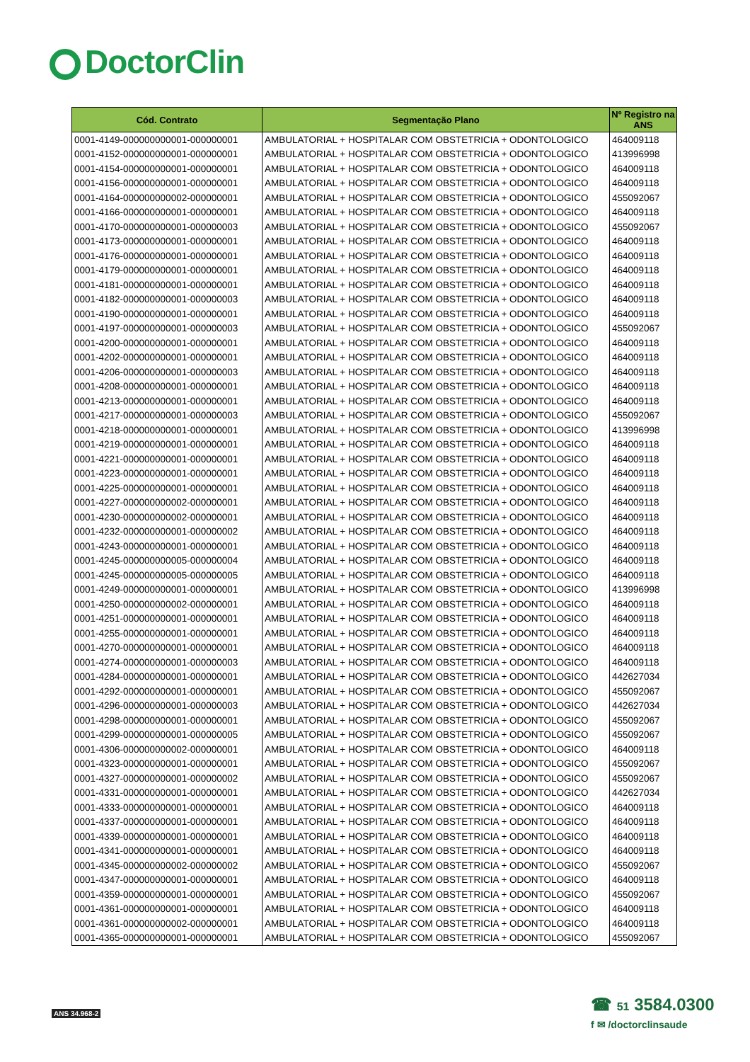DoctorClin
| Cód. Contrato | Segmentação Plano | Nº Registro na ANS |
| --- | --- | --- |
| 0001-4149-000000000001-000000001 | AMBULATORIAL + HOSPITALAR COM OBSTETRICIA + ODONTOLOGICO | 464009118 |
| 0001-4152-000000000001-000000001 | AMBULATORIAL + HOSPITALAR COM OBSTETRICIA + ODONTOLOGICO | 413996998 |
| 0001-4154-000000000001-000000001 | AMBULATORIAL + HOSPITALAR COM OBSTETRICIA + ODONTOLOGICO | 464009118 |
| 0001-4156-000000000001-000000001 | AMBULATORIAL + HOSPITALAR COM OBSTETRICIA + ODONTOLOGICO | 464009118 |
| 0001-4164-000000000002-000000001 | AMBULATORIAL + HOSPITALAR COM OBSTETRICIA + ODONTOLOGICO | 455092067 |
| 0001-4166-000000000001-000000001 | AMBULATORIAL + HOSPITALAR COM OBSTETRICIA + ODONTOLOGICO | 464009118 |
| 0001-4170-000000000001-000000003 | AMBULATORIAL + HOSPITALAR COM OBSTETRICIA + ODONTOLOGICO | 455092067 |
| 0001-4173-000000000001-000000001 | AMBULATORIAL + HOSPITALAR COM OBSTETRICIA + ODONTOLOGICO | 464009118 |
| 0001-4176-000000000001-000000001 | AMBULATORIAL + HOSPITALAR COM OBSTETRICIA + ODONTOLOGICO | 464009118 |
| 0001-4179-000000000001-000000001 | AMBULATORIAL + HOSPITALAR COM OBSTETRICIA + ODONTOLOGICO | 464009118 |
| 0001-4181-000000000001-000000001 | AMBULATORIAL + HOSPITALAR COM OBSTETRICIA + ODONTOLOGICO | 464009118 |
| 0001-4182-000000000001-000000003 | AMBULATORIAL + HOSPITALAR COM OBSTETRICIA + ODONTOLOGICO | 464009118 |
| 0001-4190-000000000001-000000001 | AMBULATORIAL + HOSPITALAR COM OBSTETRICIA + ODONTOLOGICO | 464009118 |
| 0001-4197-000000000001-000000003 | AMBULATORIAL + HOSPITALAR COM OBSTETRICIA + ODONTOLOGICO | 455092067 |
| 0001-4200-000000000001-000000001 | AMBULATORIAL + HOSPITALAR COM OBSTETRICIA + ODONTOLOGICO | 464009118 |
| 0001-4202-000000000001-000000001 | AMBULATORIAL + HOSPITALAR COM OBSTETRICIA + ODONTOLOGICO | 464009118 |
| 0001-4206-000000000001-000000003 | AMBULATORIAL + HOSPITALAR COM OBSTETRICIA + ODONTOLOGICO | 464009118 |
| 0001-4208-000000000001-000000001 | AMBULATORIAL + HOSPITALAR COM OBSTETRICIA + ODONTOLOGICO | 464009118 |
| 0001-4213-000000000001-000000001 | AMBULATORIAL + HOSPITALAR COM OBSTETRICIA + ODONTOLOGICO | 464009118 |
| 0001-4217-000000000001-000000003 | AMBULATORIAL + HOSPITALAR COM OBSTETRICIA + ODONTOLOGICO | 455092067 |
| 0001-4218-000000000001-000000001 | AMBULATORIAL + HOSPITALAR COM OBSTETRICIA + ODONTOLOGICO | 413996998 |
| 0001-4219-000000000001-000000001 | AMBULATORIAL + HOSPITALAR COM OBSTETRICIA + ODONTOLOGICO | 464009118 |
| 0001-4221-000000000001-000000001 | AMBULATORIAL + HOSPITALAR COM OBSTETRICIA + ODONTOLOGICO | 464009118 |
| 0001-4223-000000000001-000000001 | AMBULATORIAL + HOSPITALAR COM OBSTETRICIA + ODONTOLOGICO | 464009118 |
| 0001-4225-000000000001-000000001 | AMBULATORIAL + HOSPITALAR COM OBSTETRICIA + ODONTOLOGICO | 464009118 |
| 0001-4227-000000000002-000000001 | AMBULATORIAL + HOSPITALAR COM OBSTETRICIA + ODONTOLOGICO | 464009118 |
| 0001-4230-000000000002-000000001 | AMBULATORIAL + HOSPITALAR COM OBSTETRICIA + ODONTOLOGICO | 464009118 |
| 0001-4232-000000000001-000000002 | AMBULATORIAL + HOSPITALAR COM OBSTETRICIA + ODONTOLOGICO | 464009118 |
| 0001-4243-000000000001-000000001 | AMBULATORIAL + HOSPITALAR COM OBSTETRICIA + ODONTOLOGICO | 464009118 |
| 0001-4245-000000000005-000000004 | AMBULATORIAL + HOSPITALAR COM OBSTETRICIA + ODONTOLOGICO | 464009118 |
| 0001-4245-000000000005-000000005 | AMBULATORIAL + HOSPITALAR COM OBSTETRICIA + ODONTOLOGICO | 464009118 |
| 0001-4249-000000000001-000000001 | AMBULATORIAL + HOSPITALAR COM OBSTETRICIA + ODONTOLOGICO | 413996998 |
| 0001-4250-000000000002-000000001 | AMBULATORIAL + HOSPITALAR COM OBSTETRICIA + ODONTOLOGICO | 464009118 |
| 0001-4251-000000000001-000000001 | AMBULATORIAL + HOSPITALAR COM OBSTETRICIA + ODONTOLOGICO | 464009118 |
| 0001-4255-000000000001-000000001 | AMBULATORIAL + HOSPITALAR COM OBSTETRICIA + ODONTOLOGICO | 464009118 |
| 0001-4270-000000000001-000000001 | AMBULATORIAL + HOSPITALAR COM OBSTETRICIA + ODONTOLOGICO | 464009118 |
| 0001-4274-000000000001-000000003 | AMBULATORIAL + HOSPITALAR COM OBSTETRICIA + ODONTOLOGICO | 464009118 |
| 0001-4284-000000000001-000000001 | AMBULATORIAL + HOSPITALAR COM OBSTETRICIA + ODONTOLOGICO | 442627034 |
| 0001-4292-000000000001-000000001 | AMBULATORIAL + HOSPITALAR COM OBSTETRICIA + ODONTOLOGICO | 455092067 |
| 0001-4296-000000000001-000000003 | AMBULATORIAL + HOSPITALAR COM OBSTETRICIA + ODONTOLOGICO | 442627034 |
| 0001-4298-000000000001-000000001 | AMBULATORIAL + HOSPITALAR COM OBSTETRICIA + ODONTOLOGICO | 455092067 |
| 0001-4299-000000000001-000000005 | AMBULATORIAL + HOSPITALAR COM OBSTETRICIA + ODONTOLOGICO | 455092067 |
| 0001-4306-000000000002-000000001 | AMBULATORIAL + HOSPITALAR COM OBSTETRICIA + ODONTOLOGICO | 464009118 |
| 0001-4323-000000000001-000000001 | AMBULATORIAL + HOSPITALAR COM OBSTETRICIA + ODONTOLOGICO | 455092067 |
| 0001-4327-000000000001-000000002 | AMBULATORIAL + HOSPITALAR COM OBSTETRICIA + ODONTOLOGICO | 455092067 |
| 0001-4331-000000000001-000000001 | AMBULATORIAL + HOSPITALAR COM OBSTETRICIA + ODONTOLOGICO | 442627034 |
| 0001-4333-000000000001-000000001 | AMBULATORIAL + HOSPITALAR COM OBSTETRICIA + ODONTOLOGICO | 464009118 |
| 0001-4337-000000000001-000000001 | AMBULATORIAL + HOSPITALAR COM OBSTETRICIA + ODONTOLOGICO | 464009118 |
| 0001-4339-000000000001-000000001 | AMBULATORIAL + HOSPITALAR COM OBSTETRICIA + ODONTOLOGICO | 464009118 |
| 0001-4341-000000000001-000000001 | AMBULATORIAL + HOSPITALAR COM OBSTETRICIA + ODONTOLOGICO | 464009118 |
| 0001-4345-000000000002-000000002 | AMBULATORIAL + HOSPITALAR COM OBSTETRICIA + ODONTOLOGICO | 455092067 |
| 0001-4347-000000000001-000000001 | AMBULATORIAL + HOSPITALAR COM OBSTETRICIA + ODONTOLOGICO | 464009118 |
| 0001-4359-000000000001-000000001 | AMBULATORIAL + HOSPITALAR COM OBSTETRICIA + ODONTOLOGICO | 455092067 |
| 0001-4361-000000000001-000000001 | AMBULATORIAL + HOSPITALAR COM OBSTETRICIA + ODONTOLOGICO | 464009118 |
| 0001-4361-000000000002-000000001 | AMBULATORIAL + HOSPITALAR COM OBSTETRICIA + ODONTOLOGICO | 464009118 |
| 0001-4365-000000000001-000000001 | AMBULATORIAL + HOSPITALAR COM OBSTETRICIA + ODONTOLOGICO | 455092067 |
ANS 34.968-2
☎ 51 3584.0300
f ✉ /doctorclinsaude